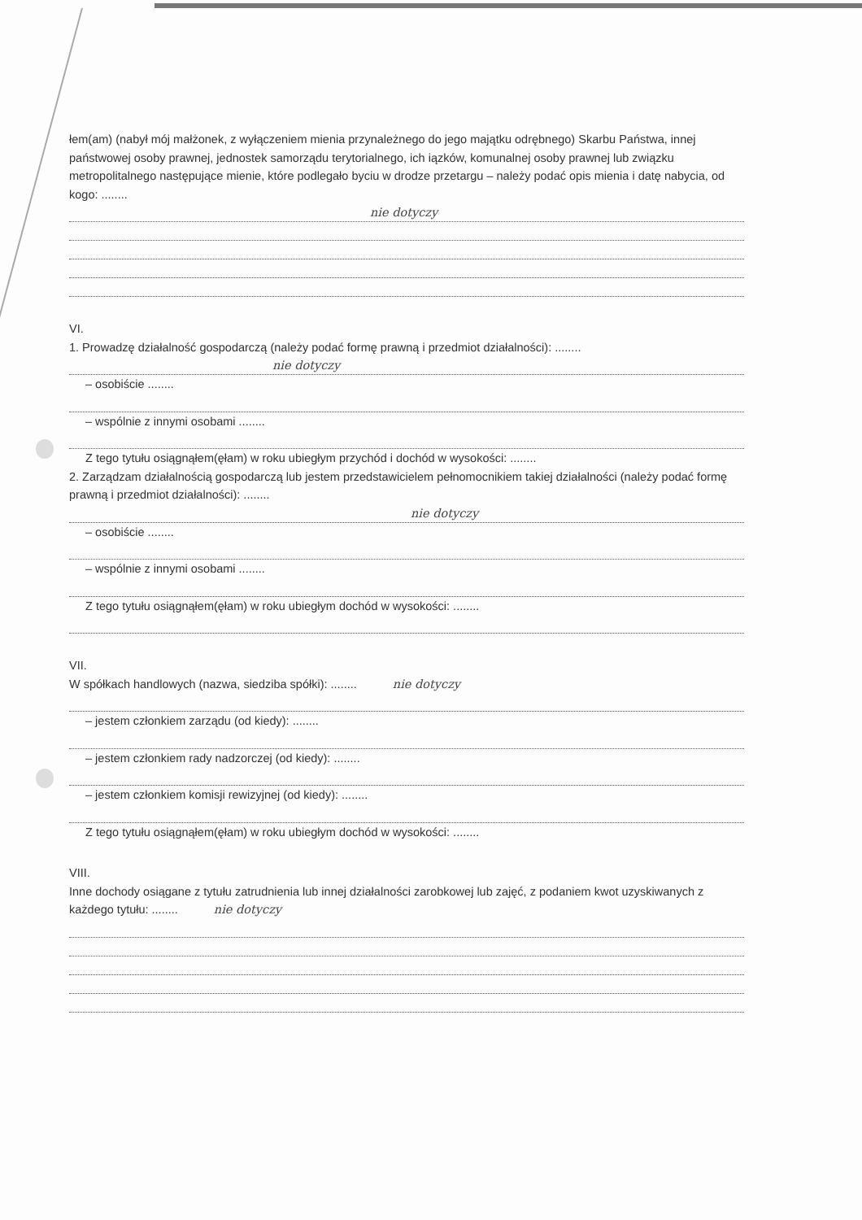łem(am) (nabył mój małżonek, z wyłączeniem mienia przynależnego do jego majątku odrębnego) Skarbu Państwa, innej państwowej osoby prawnej, jednostek samorządu terytorialnego, ich iązków, komunalnej osoby prawnej lub związku metropolitalnego następujące mienie, które podlegało byciu w drodze przetargu – należy podać opis mienia i datę nabycia, od kogo: ........
nie dotyczy
VI.
1. Prowadzę działalność gospodarczą (należy podać formę prawną i przedmiot działalności): ........
nie dotyczy
– osobiście ........
– wspólnie z innymi osobami ........
Z tego tytułu osiągnąłem(ęłam) w roku ubiegłym przychód i dochód w wysokości: ........
2. Zarządzam działalnością gospodarczą lub jestem przedstawicielem pełnomocnikiem takiej działalności (należy podać formę prawną i przedmiot działalności): ........
nie dotyczy
– osobiście ........
– wspólnie z innymi osobami ........
Z tego tytułu osiągnąłem(ęłam) w roku ubiegłym dochód w wysokości: ........
VII.
W spółkach handlowych (nazwa, siedziba spółki): ........ nie dotyczy
– jestem członkiem zarządu (od kiedy): ........
– jestem członkiem rady nadzorczej (od kiedy): ........
– jestem członkiem komisji rewizyjnej (od kiedy): ........
Z tego tytułu osiągnąłem(ęłam) w roku ubiegłym dochód w wysokości: ........
VIII.
Inne dochody osiągane z tytułu zatrudnienia lub innej działalności zarobkowej lub zajęć, z podaniem kwot uzyskiwanych z każdego tytułu: ........ nie dotyczy